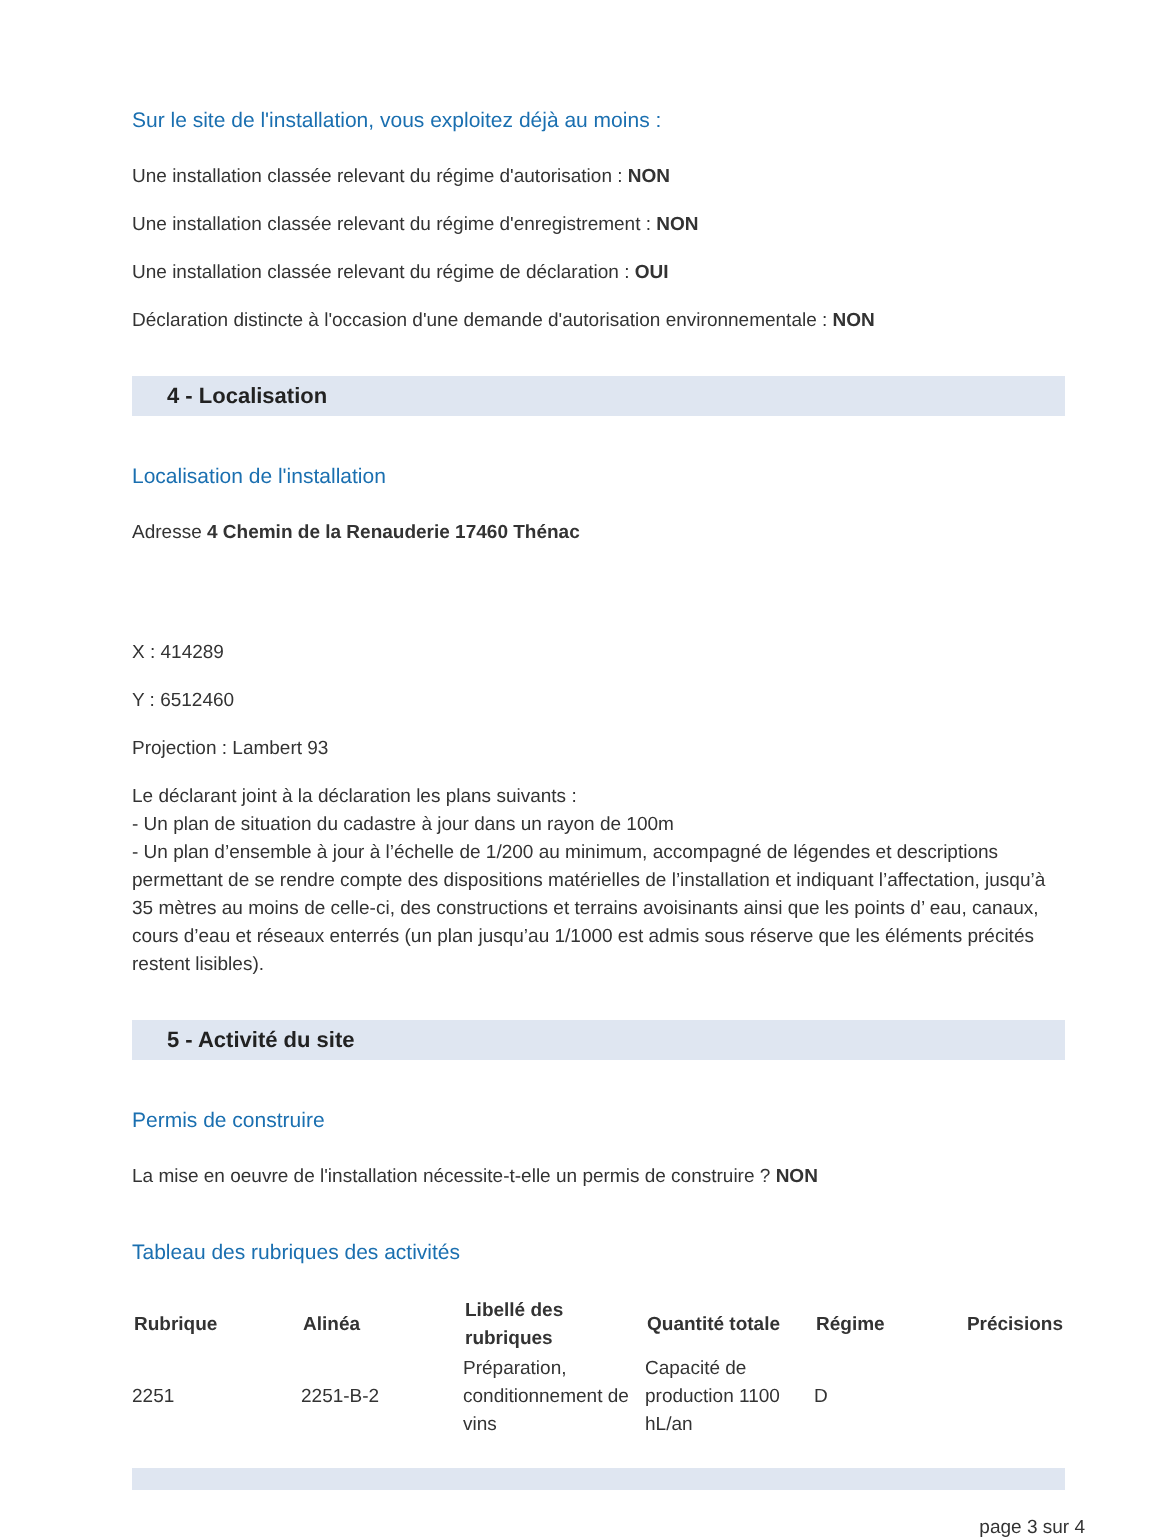Sur le site de l'installation, vous exploitez déjà au moins :
Une installation classée relevant du régime d'autorisation : NON
Une installation classée relevant du régime d'enregistrement : NON
Une installation classée relevant du régime de déclaration : OUI
Déclaration distincte à l'occasion d'une demande d'autorisation environnementale : NON
4 - Localisation
Localisation de l'installation
Adresse 4 Chemin de la Renauderie 17460 Thénac
X : 414289
Y : 6512460
Projection : Lambert 93
Le déclarant joint à la déclaration les plans suivants :
- Un plan de situation du cadastre à jour dans un rayon de 100m
- Un plan d’ensemble à jour à l’échelle de 1/200 au minimum, accompagné de légendes et descriptions permettant de se rendre compte des dispositions matérielles de l’installation et indiquant l’affectation, jusqu’à 35 mètres au moins de celle-ci, des constructions et terrains avoisinants ainsi que les points d’ eau, canaux, cours d’eau et réseaux enterrés (un plan jusqu’au 1/1000 est admis sous réserve que les éléments précités restent lisibles).
5 - Activité du site
Permis de construire
La mise en oeuvre de l'installation nécessite-t-elle un permis de construire ? NON
Tableau des rubriques des activités
| Rubrique | Alinéa | Libellé des rubriques | Quantité totale | Régime | Précisions |
| --- | --- | --- | --- | --- | --- |
| 2251 | 2251-B-2 | Préparation, conditionnement de vins | Capacité de production 1100 hL/an | D | |
page 3 sur 4